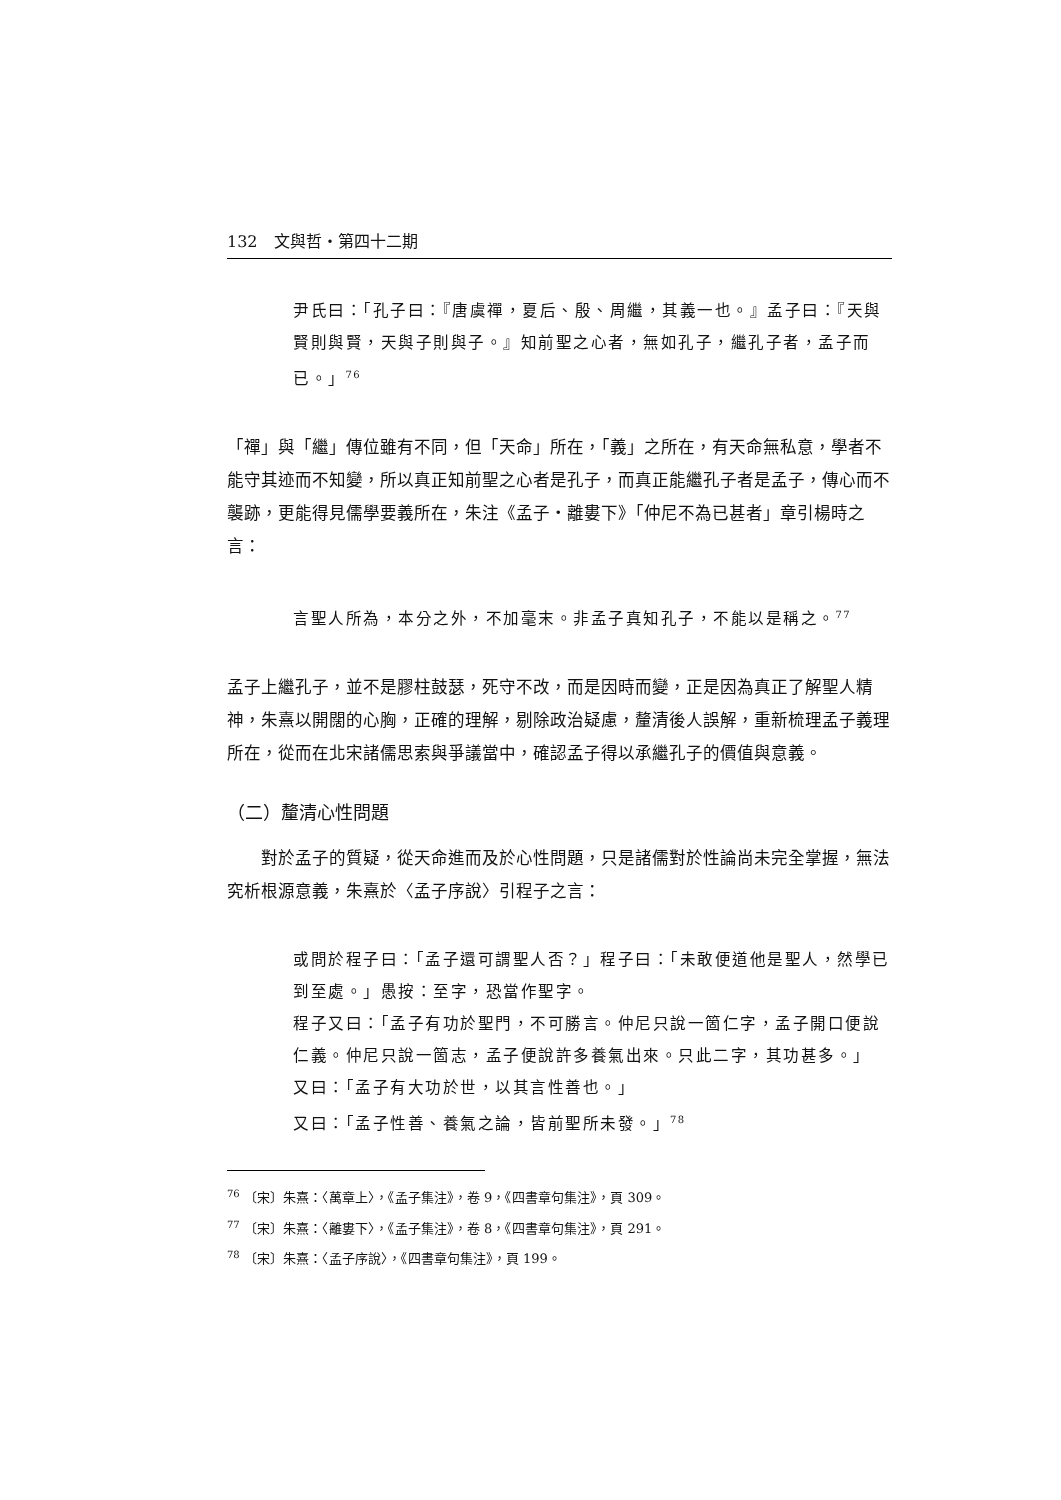132　文與哲・第四十二期
尹氏曰：「孔子曰：『唐虞禪，夏后、殷、周繼，其義一也。』孟子曰：『天與賢則與賢，天與子則與子。』知前聖之心者，無如孔子，繼孔子者，孟子而已。」<sup>76</sup>
「禪」與「繼」傳位雖有不同，但「天命」所在，「義」之所在，有天命無私意，學者不能守其迹而不知變，所以真正知前聖之心者是孔子，而真正能繼孔子者是孟子，傳心而不襲跡，更能得見儒學要義所在，朱注《孟子・離婁下》「仲尼不為已甚者」章引楊時之言：
言聖人所為，本分之外，不加毫末。非孟子真知孔子，不能以是稱之。<sup>77</sup>
孟子上繼孔子，並不是膠柱鼓瑟，死守不改，而是因時而變，正是因為真正了解聖人精神，朱熹以開闊的心胸，正確的理解，剔除政治疑慮，釐清後人誤解，重新梳理孟子義理所在，從而在北宋諸儒思索與爭議當中，確認孟子得以承繼孔子的價值與意義。
（二）釐清心性問題
　　對於孟子的質疑，從天命進而及於心性問題，只是諸儒對於性論尚未完全掌握，無法究析根源意義，朱熹於〈孟子序說〉引程子之言：
或問於程子曰：「孟子還可謂聖人否？」程子曰：「未敢便道他是聖人，然學已到至處。」愚按：至字，恐當作聖字。
程子又曰：「孟子有功於聖門，不可勝言。仲尼只說一箇仁字，孟子開口便說仁義。仲尼只說一箇志，孟子便說許多養氣出來。只此二字，其功甚多。」
又曰：「孟子有大功於世，以其言性善也。」
又曰：「孟子性善、養氣之論，皆前聖所未發。」<sup>78</sup>
<sup>76</sup> 〔宋〕朱熹：〈萬章上〉，《孟子集注》，卷 9，《四書章句集注》，頁 309。
<sup>77</sup> 〔宋〕朱熹：〈離婁下〉，《孟子集注》，卷 8，《四書章句集注》，頁 291。
<sup>78</sup> 〔宋〕朱熹：〈孟子序說〉，《四書章句集注》，頁 199。